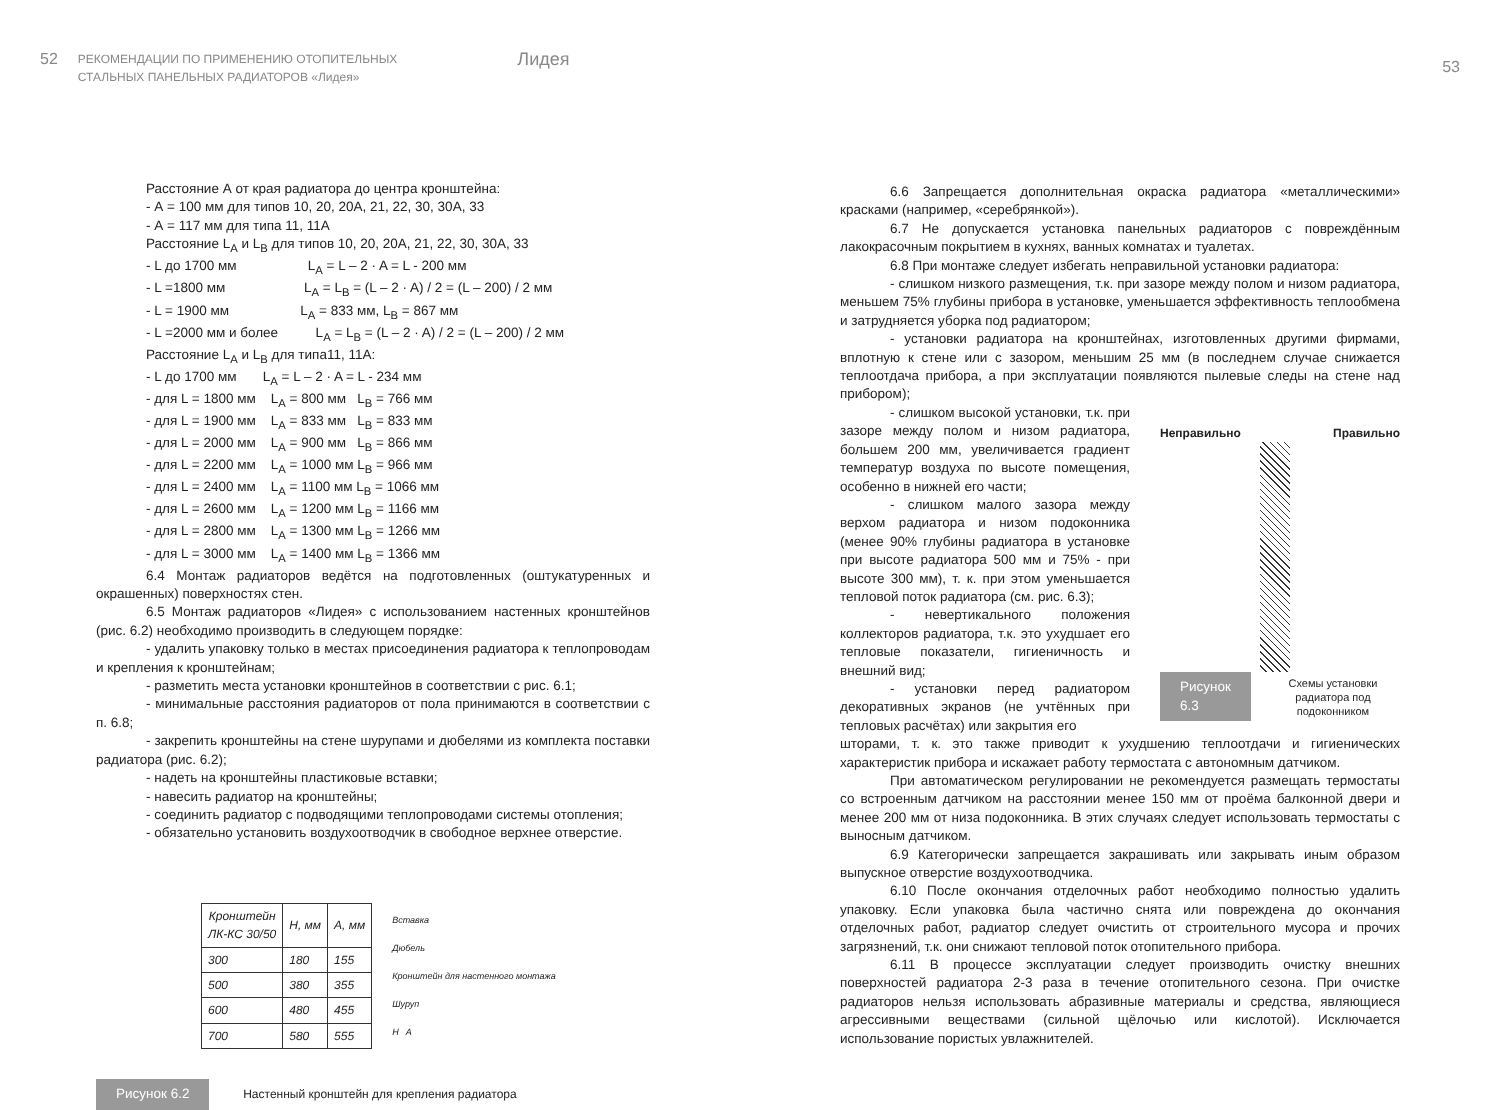52
РЕКОМЕНДАЦИИ ПО ПРИМЕНЕНИЮ ОТОПИТЕЛЬНЫХ
СТАЛЬНЫХ ПАНЕЛЬНЫХ РАДИАТОРОВ «Лидея»
Лидея
Расстояние А от края радиатора до центра кронштейна:
- А = 100 мм для типов 10, 20, 20А, 21, 22, 30, 30А, 33
- А = 117 мм для типа 11, 11А
Расстояние L<sub>A</sub> и L<sub>B</sub> для типов 10, 20, 20А, 21, 22, 30, 30А, 33
- L до 1700 мм L<sub>A</sub> = L – 2 · A = L - 200 мм
- L =1800 мм L<sub>A</sub> = L<sub>B</sub> = (L – 2 · A) / 2 = (L – 200) / 2 мм
- L = 1900 мм L<sub>A</sub> = 833 мм, L<sub>B</sub> = 867 мм
- L =2000 мм и более L<sub>A</sub> = L<sub>B</sub> = (L – 2 · A) / 2 = (L – 200) / 2 мм
Расстояние L<sub>A</sub> и L<sub>B</sub> для типа11, 11А:
- L до 1700 мм L<sub>A</sub> = L – 2 · A = L - 234 мм
- для L = 1800 мм L<sub>A</sub> = 800 мм L<sub>B</sub> = 766 мм
- для L = 1900 мм L<sub>A</sub> = 833 мм L<sub>B</sub> = 833 мм
- для L = 2000 мм L<sub>A</sub> = 900 мм L<sub>B</sub> = 866 мм
- для L = 2200 мм L<sub>A</sub> = 1000 мм L<sub>B</sub> = 966 мм
- для L = 2400 мм L<sub>A</sub> = 1100 мм L<sub>B</sub> = 1066 мм
- для L = 2600 мм L<sub>A</sub> = 1200 мм L<sub>B</sub> = 1166 мм
- для L = 2800 мм L<sub>A</sub> = 1300 мм L<sub>B</sub> = 1266 мм
- для L = 3000 мм L<sub>A</sub> = 1400 мм L<sub>B</sub> = 1366 мм
6.4 Монтаж радиаторов ведётся на подготовленных (оштукатуренных и окрашенных) поверхностях стен.
6.5 Монтаж радиаторов «Лидея» с использованием настенных кронштейнов (рис. 6.2) необходимо производить в следующем порядке:
- удалить упаковку только в местах присоединения радиатора к теплопроводам и крепления к кронштейнам;
- разметить места установки кронштейнов в соответствии с рис. 6.1;
- минимальные расстояния радиаторов от пола принимаются в соответствии с п. 6.8;
- закрепить кронштейны на стене шурупами и дюбелями из комплекта поставки радиатора (рис. 6.2);
- надеть на кронштейны пластиковые вставки;
- навесить радиатор на кронштейны;
- соединить радиатор с подводящими теплопроводами системы отопления;
- обязательно установить воздухоотводчик в свободное верхнее отверстие.
| Кронштейн ЛК-КС 30/50 | H, мм | A, мм |
| --- | --- | --- |
| 300 | 180 | 155 |
| 500 | 380 | 355 |
| 600 | 480 | 455 |
| 700 | 580 | 555 |
Вставка
Дюбель
Кронштейн для настенного монтажа
Шуруп
H A
Рисунок 6.2 Настенный кронштейн для крепления радиатора
53
6.6 Запрещается дополнительная окраска радиатора «металлическими» красками (например, «серебрянкой»).
6.7 Не допускается установка панельных радиаторов с повреждённым лакокрасочным покрытием в кухнях, ванных комнатах и туалетах.
6.8 При монтаже следует избегать неправильной установки радиатора:
- слишком низкого размещения, т.к. при зазоре между полом и низом радиатора, меньшем 75% глубины прибора в установке, уменьшается эффективность теплообмена и затрудняется уборка под радиатором;
- установки радиатора на кронштейнах, изготовленных другими фирмами, вплотную к стене или с зазором, меньшим 25 мм (в последнем случае снижается теплоотдача прибора, а при эксплуатации появляются пылевые следы на стене над прибором);
- слишком высокой установки, т.к. при зазоре между полом и низом радиатора, большем 200 мм, увеличивается градиент температур воздуха по высоте помещения, особенно в нижней его части;
- слишком малого зазора между верхом радиатора и низом подоконника (менее 90% глубины радиатора в установке при высоте радиатора 500 мм и 75% - при высоте 300 мм), т. к. при этом уменьшается тепловой поток радиатора (см. рис. 6.3);
- невертикального положения коллекторов радиатора, т.к. это ухудшает его тепловые показатели, гигиеничность и внешний вид;
- установки перед радиатором декоративных экранов (не учтённых при тепловых расчётах) или закрытия его
Неправильно Правильно
Рисунок 6.3 Схемы установки радиатора под подоконником
шторами, т. к. это также приводит к ухудшению теплоотдачи и гигиенических характеристик прибора и искажает работу термостата с автономным датчиком.
При автоматическом регулировании не рекомендуется размещать термостаты со встроенным датчиком на расстоянии менее 150 мм от проёма балконной двери и менее 200 мм от низа подоконника. В этих случаях следует использовать термостаты с выносным датчиком.
6.9 Категорически запрещается закрашивать или закрывать иным образом выпускное отверстие воздухоотводчика.
6.10 После окончания отделочных работ необходимо полностью удалить упаковку. Если упаковка была частично снята или повреждена до окончания отделочных работ, радиатор следует очистить от строительного мусора и прочих загрязнений, т.к. они снижают тепловой поток отопительного прибора.
6.11 В процессе эксплуатации следует производить очистку внешних поверхностей радиатора 2-3 раза в течение отопительного сезона. При очистке радиаторов нельзя использовать абразивные материалы и средства, являющиеся агрессивными веществами (сильной щёлочью или кислотой). Исключается использование пористых увлажнителей.